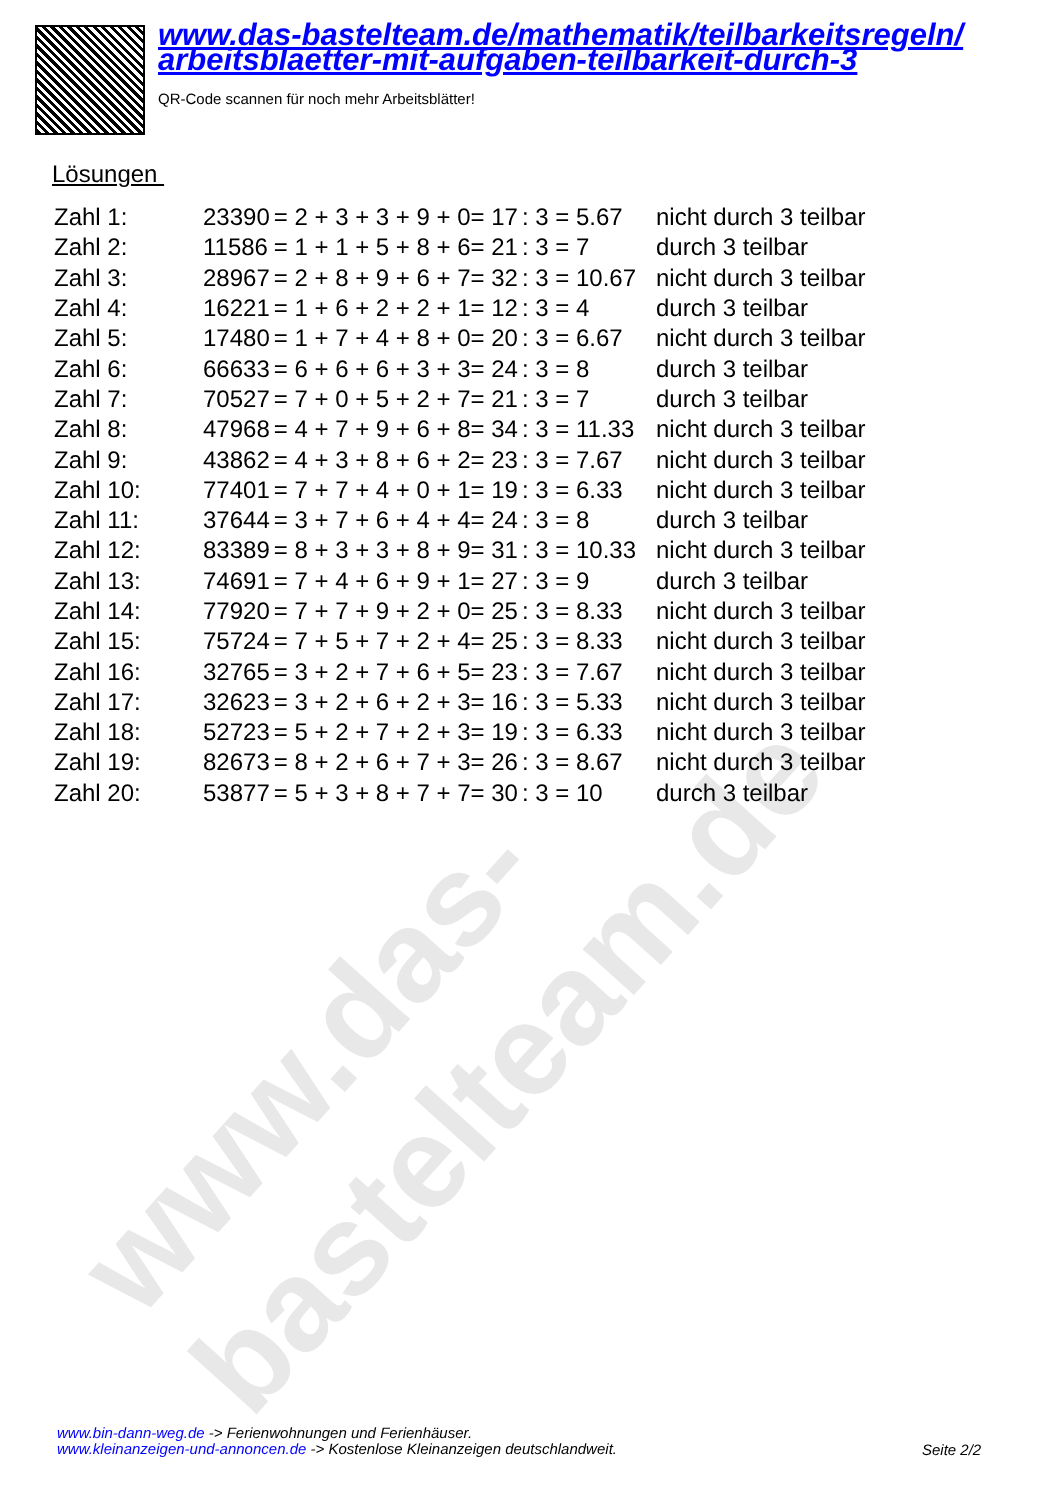www.das-bastelteam.de
www.das-bastelteam.de/mathematik/teilbarkeitsregeln/
arbeitsblaetter-mit-aufgaben-teilbarkeit-durch-3
QR-Code scannen für noch mehr Arbeitsblätter!
Lösungen
| Zahl 1: | 23390 | = 2 + 3 + 3 + 9 + 0= 17 | : 3 = 5.67 | nicht durch 3 teilbar |
| Zahl 2: | 11586 | = 1 + 1 + 5 + 8 + 6= 21 | : 3 = 7 | durch 3 teilbar |
| Zahl 3: | 28967 | = 2 + 8 + 9 + 6 + 7= 32 | : 3 = 10.67 | nicht durch 3 teilbar |
| Zahl 4: | 16221 | = 1 + 6 + 2 + 2 + 1= 12 | : 3 = 4 | durch 3 teilbar |
| Zahl 5: | 17480 | = 1 + 7 + 4 + 8 + 0= 20 | : 3 = 6.67 | nicht durch 3 teilbar |
| Zahl 6: | 66633 | = 6 + 6 + 6 + 3 + 3= 24 | : 3 = 8 | durch 3 teilbar |
| Zahl 7: | 70527 | = 7 + 0 + 5 + 2 + 7= 21 | : 3 = 7 | durch 3 teilbar |
| Zahl 8: | 47968 | = 4 + 7 + 9 + 6 + 8= 34 | : 3 = 11.33 | nicht durch 3 teilbar |
| Zahl 9: | 43862 | = 4 + 3 + 8 + 6 + 2= 23 | : 3 = 7.67 | nicht durch 3 teilbar |
| Zahl 10: | 77401 | = 7 + 7 + 4 + 0 + 1= 19 | : 3 = 6.33 | nicht durch 3 teilbar |
| Zahl 11: | 37644 | = 3 + 7 + 6 + 4 + 4= 24 | : 3 = 8 | durch 3 teilbar |
| Zahl 12: | 83389 | = 8 + 3 + 3 + 8 + 9= 31 | : 3 = 10.33 | nicht durch 3 teilbar |
| Zahl 13: | 74691 | = 7 + 4 + 6 + 9 + 1= 27 | : 3 = 9 | durch 3 teilbar |
| Zahl 14: | 77920 | = 7 + 7 + 9 + 2 + 0= 25 | : 3 = 8.33 | nicht durch 3 teilbar |
| Zahl 15: | 75724 | = 7 + 5 + 7 + 2 + 4= 25 | : 3 = 8.33 | nicht durch 3 teilbar |
| Zahl 16: | 32765 | = 3 + 2 + 7 + 6 + 5= 23 | : 3 = 7.67 | nicht durch 3 teilbar |
| Zahl 17: | 32623 | = 3 + 2 + 6 + 2 + 3= 16 | : 3 = 5.33 | nicht durch 3 teilbar |
| Zahl 18: | 52723 | = 5 + 2 + 7 + 2 + 3= 19 | : 3 = 6.33 | nicht durch 3 teilbar |
| Zahl 19: | 82673 | = 8 + 2 + 6 + 7 + 3= 26 | : 3 = 8.67 | nicht durch 3 teilbar |
| Zahl 20: | 53877 | = 5 + 3 + 8 + 7 + 7= 30 | : 3 = 10 | durch 3 teilbar |
www.bin-dann-weg.de -> Ferienwohnungen und Ferienhäuser.
www.kleinanzeigen-und-annoncen.de -> Kostenlose Kleinanzeigen deutschlandweit.
Seite 2/2